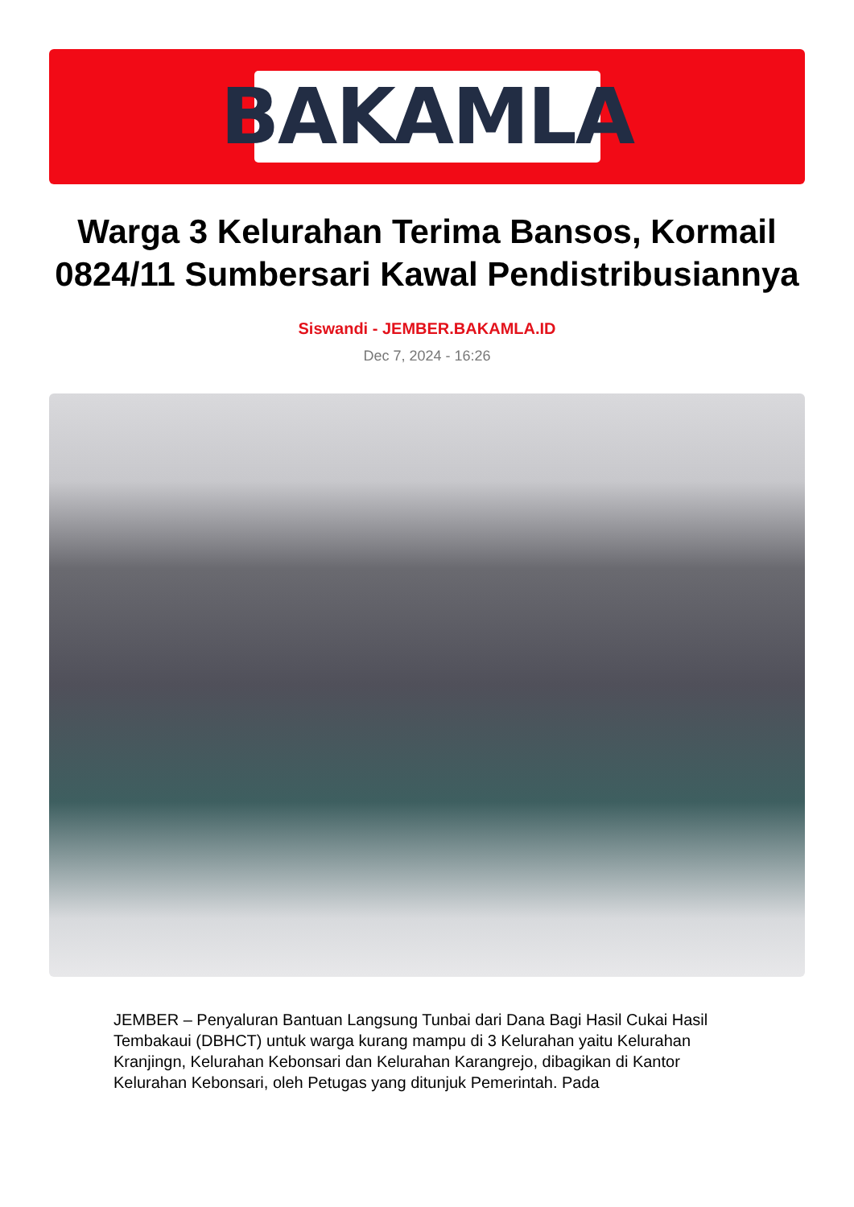BAKAMLA
Warga 3 Kelurahan Terima Bansos, Kormail 0824/11 Sumbersari Kawal Pendistribusiannya
Siswandi - JEMBER.BAKAMLA.ID
Dec 7, 2024 - 16:26
JEMBER – Penyaluran Bantuan Langsung Tunbai dari Dana Bagi Hasil Cukai Hasil Tembakaui (DBHCT) untuk warga kurang mampu di 3 Kelurahan yaitu Kelurahan Kranjingn, Kelurahan Kebonsari dan Kelurahan Karangrejo, dibagikan di Kantor Kelurahan Kebonsari, oleh Petugas yang ditunjuk Pemerintah. Pada